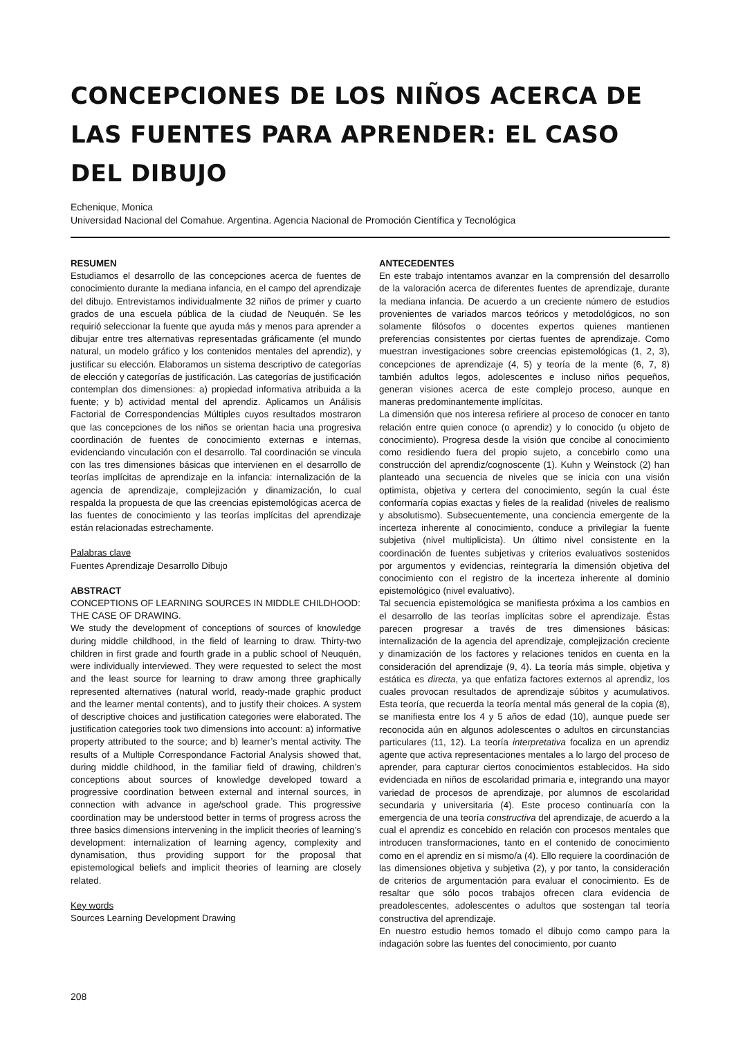CONCEPCIONES DE LOS NIÑOS ACERCA DE LAS FUENTES PARA APRENDER: EL CASO DEL DIBUJO
Echenique, Monica
Universidad Nacional del Comahue. Argentina. Agencia Nacional de Promoción Científica y Tecnológica
RESUMEN
Estudiamos el desarrollo de las concepciones acerca de fuentes de conocimiento durante la mediana infancia, en el campo del aprendizaje del dibujo. Entrevistamos individualmente 32 niños de primer y cuarto grados de una escuela pública de la ciudad de Neuquén. Se les requirió seleccionar la fuente que ayuda más y menos para aprender a dibujar entre tres alternativas representadas gráficamente (el mundo natural, un modelo gráfico y los contenidos mentales del aprendiz), y justificar su elección. Elaboramos un sistema descriptivo de categorías de elección y categorías de justificación. Las categorías de justificación contemplan dos dimensiones: a) propiedad informativa atribuida a la fuente; y b) actividad mental del aprendiz. Aplicamos un Análisis Factorial de Correspondencias Múltiples cuyos resultados mostraron que las concepciones de los niños se orientan hacia una progresiva coordinación de fuentes de conocimiento externas e internas, evidenciando vinculación con el desarrollo. Tal coordinación se vincula con las tres dimensiones básicas que intervienen en el desarrollo de teorías implícitas de aprendizaje en la infancia: internalización de la agencia de aprendizaje, complejización y dinamización, lo cual respalda la propuesta de que las creencias epistemológicas acerca de las fuentes de conocimiento y las teorías implícitas del aprendizaje están relacionadas estrechamente.
Palabras clave
Fuentes Aprendizaje Desarrollo Dibujo
ABSTRACT
CONCEPTIONS OF LEARNING SOURCES IN MIDDLE CHILDHOOD: THE CASE OF DRAWING.
We study the development of conceptions of sources of knowledge during middle childhood, in the field of learning to draw. Thirty-two children in first grade and fourth grade in a public school of Neuquén, were individually interviewed. They were requested to select the most and the least source for learning to draw among three graphically represented alternatives (natural world, ready-made graphic product and the learner mental contents), and to justify their choices. A system of descriptive choices and justification categories were elaborated. The justification categories took two dimensions into account: a) informative property attributed to the source; and b) learner’s mental activity. The results of a Multiple Correspondance Factorial Analysis showed that, during middle childhood, in the familiar field of drawing, children’s conceptions about sources of knowledge developed toward a progressive coordination between external and internal sources, in connection with advance in age/school grade. This progressive coordination may be understood better in terms of progress across the three basics dimensions intervening in the implicit theories of learning’s development: internalization of learning agency, complexity and dynamisation, thus providing support for the proposal that epistemological beliefs and implicit theories of learning are closely related.
Key words
Sources Learning Development Drawing
ANTECEDENTES
En este trabajo intentamos avanzar en la comprensión del desarrollo de la valoración acerca de diferentes fuentes de aprendizaje, durante la mediana infancia. De acuerdo a un creciente número de estudios provenientes de variados marcos teóricos y metodológicos, no son solamente filósofos o docentes expertos quienes mantienen preferencias consistentes por ciertas fuentes de aprendizaje. Como muestran investigaciones sobre creencias epistemológicas (1, 2, 3), concepciones de aprendizaje (4, 5) y teoría de la mente (6, 7, 8) también adultos legos, adolescentes e incluso niños pequeños, generan visiones acerca de este complejo proceso, aunque en maneras predominantemente implícitas.
La dimensión que nos interesa refiriere al proceso de conocer en tanto relación entre quien conoce (o aprendiz) y lo conocido (u objeto de conocimiento). Progresa desde la visión que concibe al conocimiento como residiendo fuera del propio sujeto, a concebirlo como una construcción del aprendiz/cognoscente (1). Kuhn y Weinstock (2) han planteado una secuencia de niveles que se inicia con una visión optimista, objetiva y certera del conocimiento, según la cual éste conformaría copias exactas y fieles de la realidad (niveles de realismo y absolutismo). Subsecuentemente, una conciencia emergente de la incerteza inherente al conocimiento, conduce a privilegiar la fuente subjetiva (nivel multiplicista). Un último nivel consistente en la coordinación de fuentes subjetivas y criterios evaluativos sostenidos por argumentos y evidencias, reintegraría la dimensión objetiva del conocimiento con el registro de la incerteza inherente al dominio epistemológico (nivel evaluativo).
Tal secuencia epistemológica se manifiesta próxima a los cambios en el desarrollo de las teorías implícitas sobre el aprendizaje. Éstas parecen progresar a través de tres dimensiones básicas: internalización de la agencia del aprendizaje, complejización creciente y dinamización de los factores y relaciones tenidos en cuenta en la consideración del aprendizaje (9, 4). La teoría más simple, objetiva y estática es directa, ya que enfatiza factores externos al aprendiz, los cuales provocan resultados de aprendizaje súbitos y acumulativos. Esta teoría, que recuerda la teoría mental más general de la copia (8), se manifiesta entre los 4 y 5 años de edad (10), aunque puede ser reconocida aún en algunos adolescentes o adultos en circunstancias particulares (11, 12). La teoría interpretativa focaliza en un aprendiz agente que activa representaciones mentales a lo largo del proceso de aprender, para capturar ciertos conocimientos establecidos. Ha sido evidenciada en niños de escolaridad primaria e, integrando una mayor variedad de procesos de aprendizaje, por alumnos de escolaridad secundaria y universitaria (4). Este proceso continuaría con la emergencia de una teoría constructiva del aprendizaje, de acuerdo a la cual el aprendiz es concebido en relación con procesos mentales que introducen transformaciones, tanto en el contenido de conocimiento como en el aprendiz en sí mismo/a (4). Ello requiere la coordinación de las dimensiones objetiva y subjetiva (2), y por tanto, la consideración de criterios de argumentación para evaluar el conocimiento. Es de resaltar que sólo pocos trabajos ofrecen clara evidencia de preadolescentes, adolescentes o adultos que sostengan tal teoría constructiva del aprendizaje.
En nuestro estudio hemos tomado el dibujo como campo para la indagación sobre las fuentes del conocimiento, por cuanto
208